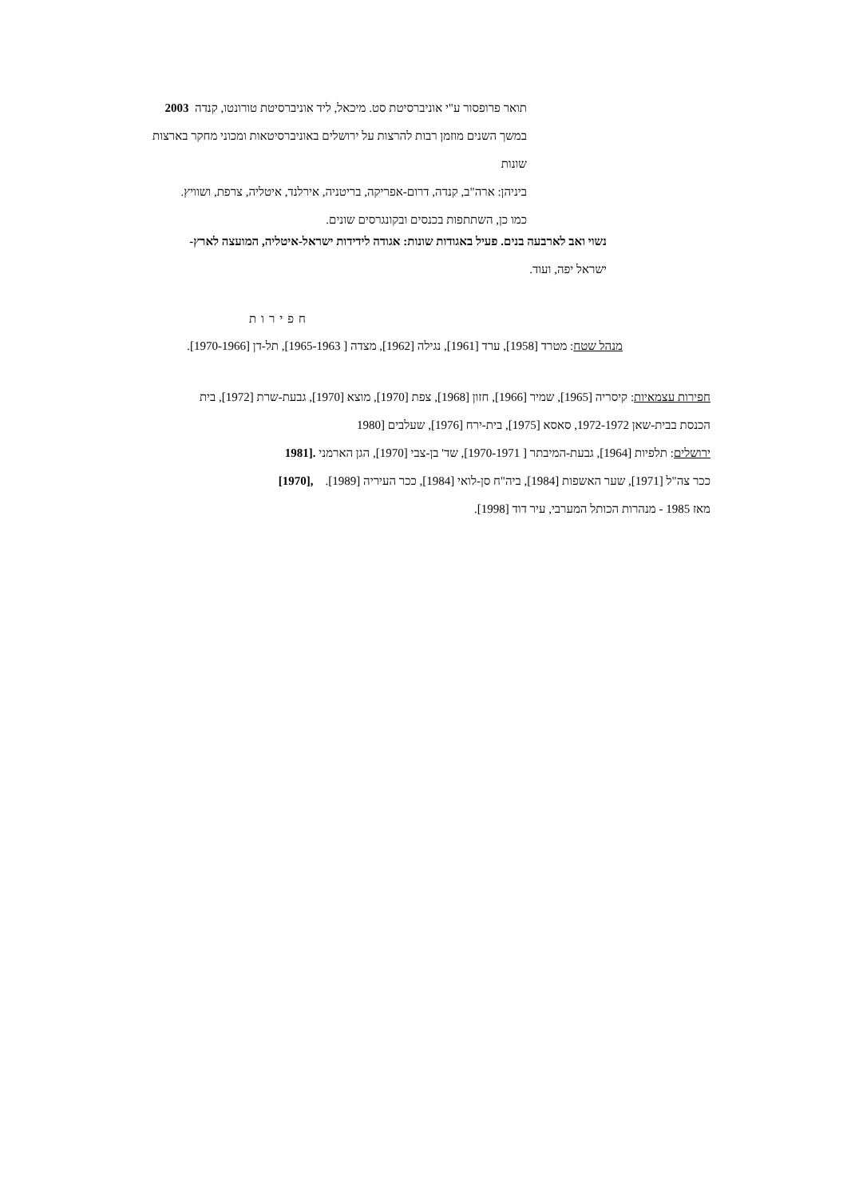תואר פרופסור ע"י אוניברסיטת סט. מיכאל, ליד אוניברסיטת טורונטו, קנדה 2003
במשך השנים מוזמן רבות להרצות על ירושלים באוניברסיטאות ומכוני מחקר בארצות שונות
ביניהן: ארה"ב, קנדה, דרום-אפריקה, בריטניה, אירלנד, איטליה, צרפת, ושוויץ.
כמו כן, השתתפות בכנסים ובקונגרסים שונים.
נשוי ואב לארבעה בנים. פעיל באגודות שונות: אגודה לידידות ישראל-איטליה, המועצה לארץ-
ישראל יפה, ועוד.
חפירות
מנהל שטח: מטרד [1958], ערד [1961], נגילה [1962], מצדה [ 1965-1963], תל-דן [1970-1966].
חפירות עצמאיות: קיסריה [1965], שמיר [1966], חזון [1968], צפת [1970], מוצא [1970], גבעת-שרת [1972], בית
הכנסת בבית-שאן 1972-1972, סאסא [1975], בית-ירח [1976], שעלבים [1980
ירושלים: תלפיות [1964], גבעת-המיבתר [ 1970-1971], שד' בן-צבי [1970], הגן הארמני .[1981
ככר צה"ל [1971], שער האשפות [1984], ביה"ח סן-לואי [1984], ככר העיריה [1989]. ,[1970]
מאז 1985 - מנהרות הכותל המערבי, עיר דוד [1998].